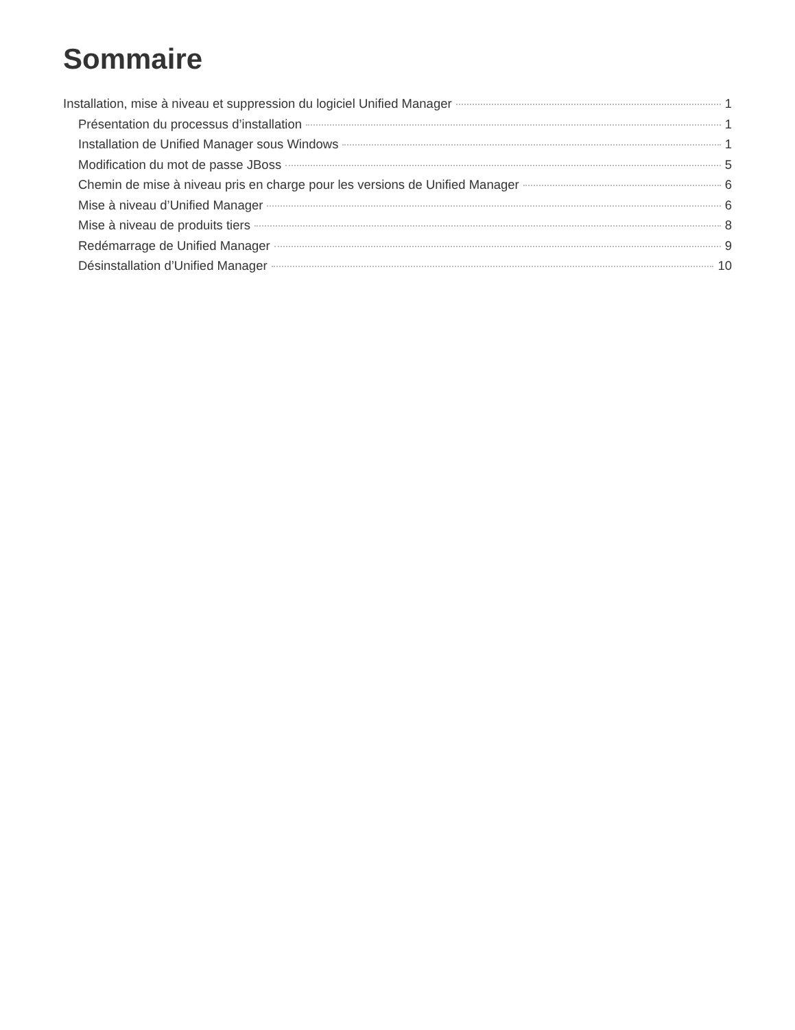Sommaire
Installation, mise à niveau et suppression du logiciel Unified Manager 1
Présentation du processus d’installation 1
Installation de Unified Manager sous Windows 1
Modification du mot de passe JBoss 5
Chemin de mise à niveau pris en charge pour les versions de Unified Manager 6
Mise à niveau d’Unified Manager 6
Mise à niveau de produits tiers 8
Redémarrage de Unified Manager 9
Désinstallation d’Unified Manager 10